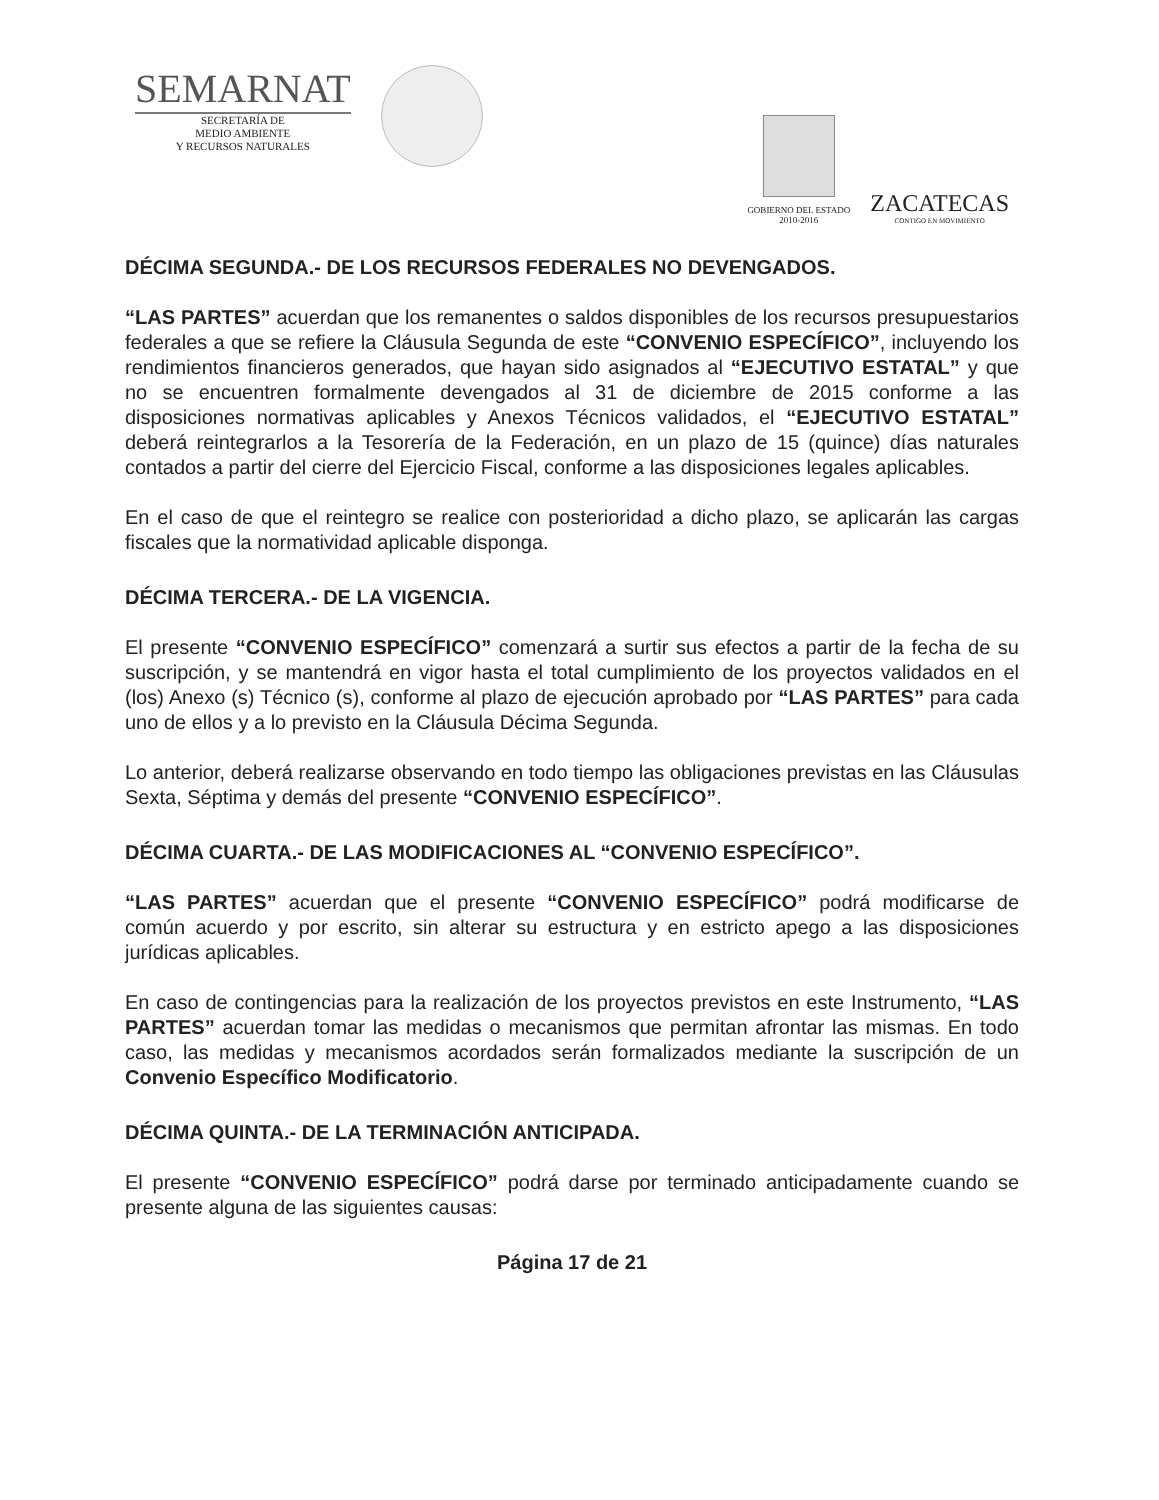SEMARNAT
SECRETARÍA DE
MEDIO AMBIENTE
Y RECURSOS NATURALES
GOBIERNO DEL ESTADO
2010-2016
ZACATECAS
CONTIGO EN MOVIMIENTO
DÉCIMA SEGUNDA.- DE LOS RECURSOS FEDERALES NO DEVENGADOS.
“LAS PARTES” acuerdan que los remanentes o saldos disponibles de los recursos presupuestarios federales a que se refiere la Cláusula Segunda de este “CONVENIO ESPECÍFICO”, incluyendo los rendimientos financieros generados, que hayan sido asignados al “EJECUTIVO ESTATAL” y que no se encuentren formalmente devengados al 31 de diciembre de 2015 conforme a las disposiciones normativas aplicables y Anexos Técnicos validados, el “EJECUTIVO ESTATAL” deberá reintegrarlos a la Tesorería de la Federación, en un plazo de 15 (quince) días naturales contados a partir del cierre del Ejercicio Fiscal, conforme a las disposiciones legales aplicables.
En el caso de que el reintegro se realice con posterioridad a dicho plazo, se aplicarán las cargas fiscales que la normatividad aplicable disponga.
DÉCIMA TERCERA.- DE LA VIGENCIA.
El presente “CONVENIO ESPECÍFICO” comenzará a surtir sus efectos a partir de la fecha de su suscripción, y se mantendrá en vigor hasta el total cumplimiento de los proyectos validados en el (los) Anexo (s) Técnico (s), conforme al plazo de ejecución aprobado por “LAS PARTES” para cada uno de ellos y a lo previsto en la Cláusula Décima Segunda.
Lo anterior, deberá realizarse observando en todo tiempo las obligaciones previstas en las Cláusulas Sexta, Séptima y demás del presente “CONVENIO ESPECÍFICO”.
DÉCIMA CUARTA.- DE LAS MODIFICACIONES AL “CONVENIO ESPECÍFICO”.
“LAS PARTES” acuerdan que el presente “CONVENIO ESPECÍFICO” podrá modificarse de común acuerdo y por escrito, sin alterar su estructura y en estricto apego a las disposiciones jurídicas aplicables.
En caso de contingencias para la realización de los proyectos previstos en este Instrumento, “LAS PARTES” acuerdan tomar las medidas o mecanismos que permitan afrontar las mismas. En todo caso, las medidas y mecanismos acordados serán formalizados mediante la suscripción de un Convenio Específico Modificatorio.
DÉCIMA QUINTA.- DE LA TERMINACIÓN ANTICIPADA.
El presente “CONVENIO ESPECÍFICO” podrá darse por terminado anticipadamente cuando se presente alguna de las siguientes causas:
Página 17 de 21